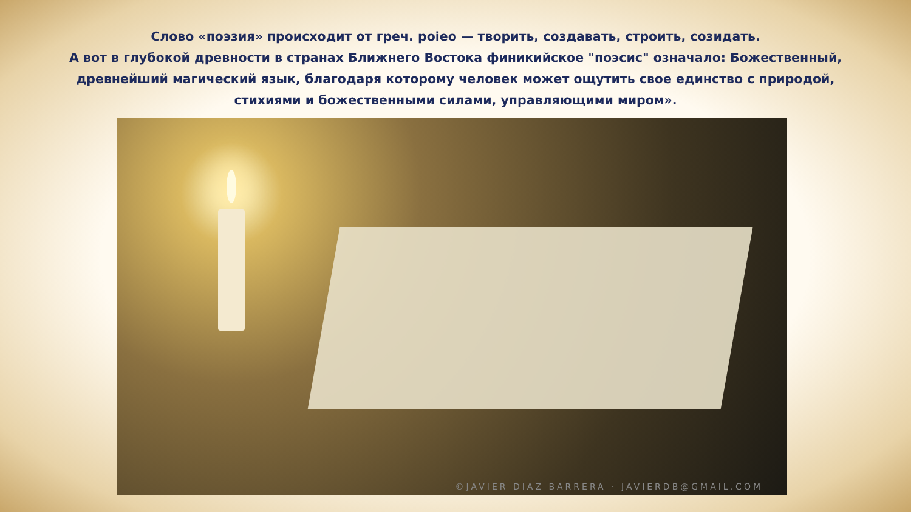Слово «поэзия» происходит от греч. poieo — творить, создавать, строить, созидать.
А вот в глубокой древности в странах Ближнего Востока финикийское "поэсис" означало: Божественный,
древнейший магический язык, благодаря которому человек может ощутить свое единство с природой,
стихиями и божественными силами, управляющими миром».
©JAVIER DIAZ BARRERA · JAVIERDB@GMAIL.COM